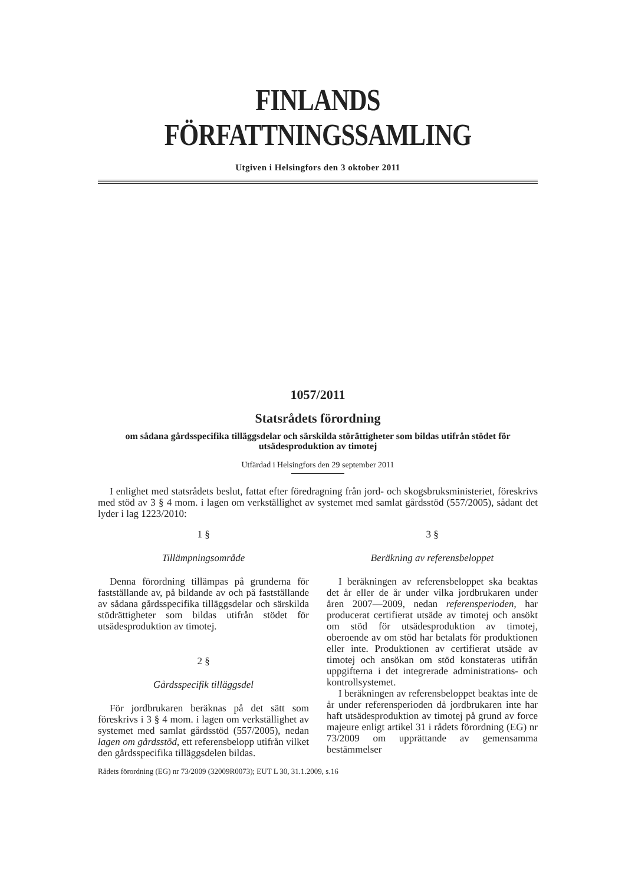FINLANDS FÖRFATTNINGSSAMLING
Utgiven i Helsingfors den 3 oktober 2011
1057/2011
Statsrådets förordning
om sådana gårdsspecifika tilläggsdelar och särskilda störättigheter som bildas utifrån stödet för utsädesproduktion av timotej
Utfärdad i Helsingfors den 29 september 2011
I enlighet med statsrådets beslut, fattat efter föredragning från jord- och skogsbruksministeriet, föreskrivs med stöd av 3 § 4 mom. i lagen om verkställighet av systemet med samlat gårdsstöd (557/2005), sådant det lyder i lag 1223/2010:
1 §
Tillämpningsområde
Denna förordning tillämpas på grunderna för fastställande av, på bildande av och på fastställande av sådana gårdsspecifika tilläggsdelar och särskilda stödrättigheter som bildas utifrån stödet för utsädesproduktion av timotej.
2 §
Gårdsspecifik tilläggsdel
För jordbrukaren beräknas på det sätt som föreskrivs i 3 § 4 mom. i lagen om verkställighet av systemet med samlat gårdsstöd (557/2005), nedan lagen om gårdsstöd, ett referensbelopp utifrån vilket den gårdsspecifika tilläggsdelen bildas.
3 §
Beräkning av referensbeloppet
I beräkningen av referensbeloppet ska beaktas det år eller de år under vilka jordbrukaren under åren 2007—2009, nedan referensperioden, har producerat certifierat utsäde av timotej och ansökt om stöd för utsädesproduktion av timotej, oberoende av om stöd har betalats för produktionen eller inte. Produktionen av certifierat utsäde av timotej och ansökan om stöd konstateras utifrån uppgifterna i det integrerade administrations- och kontrollsystemet.
I beräkningen av referensbeloppet beaktas inte de år under referensperioden då jordbrukaren inte har haft utsädesproduktion av timotej på grund av force majeure enligt artikel 31 i rådets förordning (EG) nr 73/2009 om upprättande av gemensamma bestämmelser
Rådets förordning (EG) nr 73/2009 (32009R0073); EUT L 30, 31.1.2009, s.16